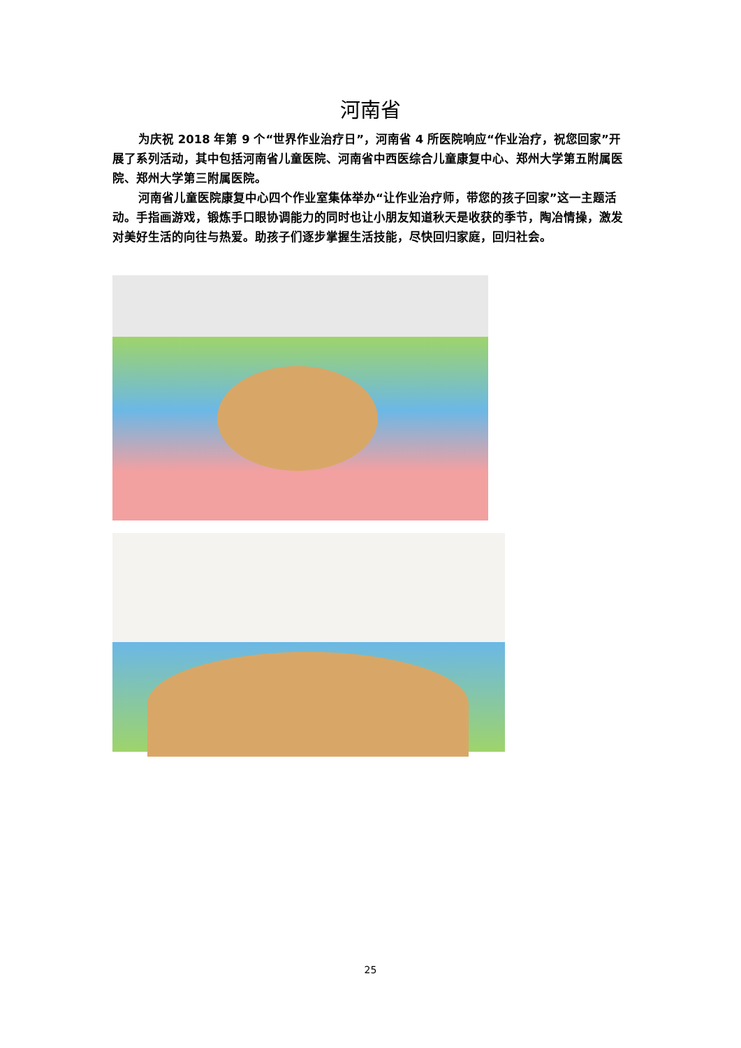河南省
为庆祝 2018 年第 9 个“世界作业治疗日”，河南省 4 所医院响应“作业治疗，祝您回家”开展了系列活动，其中包括河南省儿童医院、河南省中西医综合儿童康复中心、郑州大学第五附属医院、郑州大学第三附属医院。
河南省儿童医院康复中心四个作业室集体举办“让作业治疗师，带您的孩子回家”这一主题活动。手指画游戏，锻炼手口眼协调能力的同时也让小朋友知道秋天是收获的季节，陶冶情操，激发对美好生活的向往与热爱。助孩子们逐步掌握生活技能，尽快回归家庭，回归社会。
25